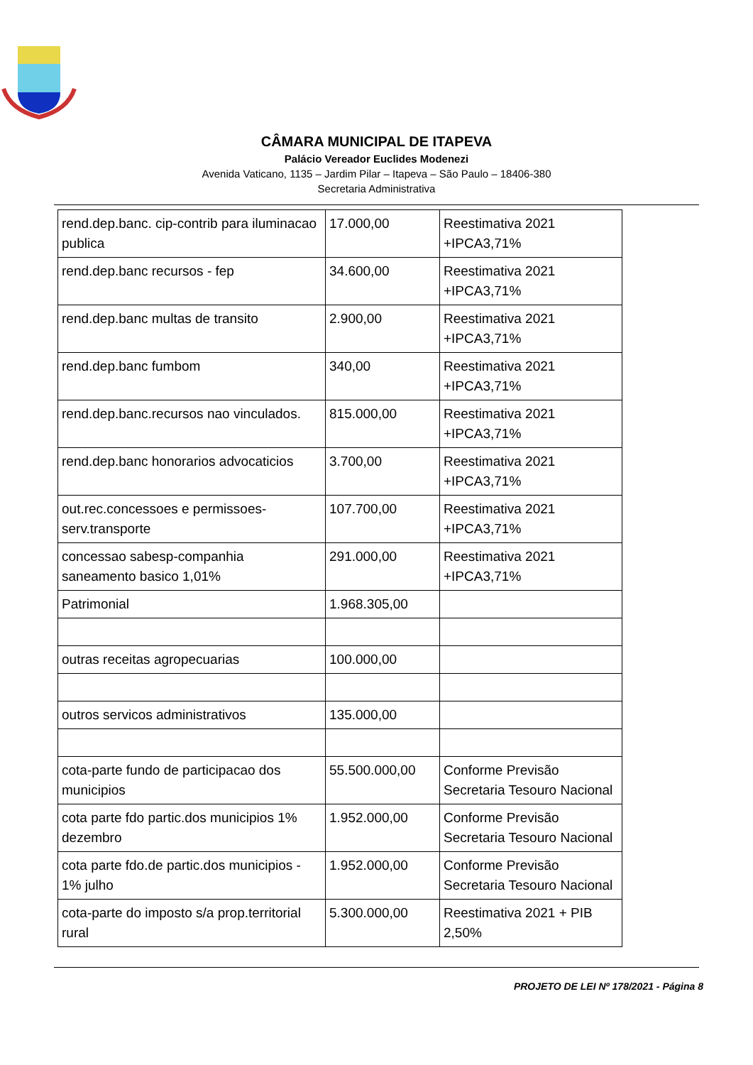CÂMARA MUNICIPAL DE ITAPEVA
Palácio Vereador Euclides Modenezi
Avenida Vaticano, 1135 – Jardim Pilar – Itapeva – São Paulo – 18406-380
Secretaria Administrativa
| rend.dep.banc. cip-contrib para iluminacao publica | 17.000,00 | Reestimativa 2021 +IPCA3,71% |
| rend.dep.banc recursos - fep | 34.600,00 | Reestimativa 2021 +IPCA3,71% |
| rend.dep.banc multas de transito | 2.900,00 | Reestimativa 2021 +IPCA3,71% |
| rend.dep.banc fumbom | 340,00 | Reestimativa 2021 +IPCA3,71% |
| rend.dep.banc.recursos nao vinculados. | 815.000,00 | Reestimativa 2021 +IPCA3,71% |
| rend.dep.banc honorarios advocaticios | 3.700,00 | Reestimativa 2021 +IPCA3,71% |
| out.rec.concessoes e permissoes-serv.transporte | 107.700,00 | Reestimativa 2021 +IPCA3,71% |
| concessao sabesp-companhia saneamento basico 1,01% | 291.000,00 | Reestimativa 2021 +IPCA3,71% |
| Patrimonial | 1.968.305,00 | |
| outras receitas agropecuarias | 100.000,00 | |
| outros servicos administrativos | 135.000,00 | |
| cota-parte fundo de participacao dos municipios | 55.500.000,00 | Conforme Previsão Secretaria Tesouro Nacional |
| cota parte fdo partic.dos municipios 1% dezembro | 1.952.000,00 | Conforme Previsão Secretaria Tesouro Nacional |
| cota parte fdo.de partic.dos municipios - 1% julho | 1.952.000,00 | Conforme Previsão Secretaria Tesouro Nacional |
| cota-parte do imposto s/a prop.territorial rural | 5.300.000,00 | Reestimativa 2021 + PIB 2,50% |
PROJETO DE LEI Nº 178/2021 - Página 8